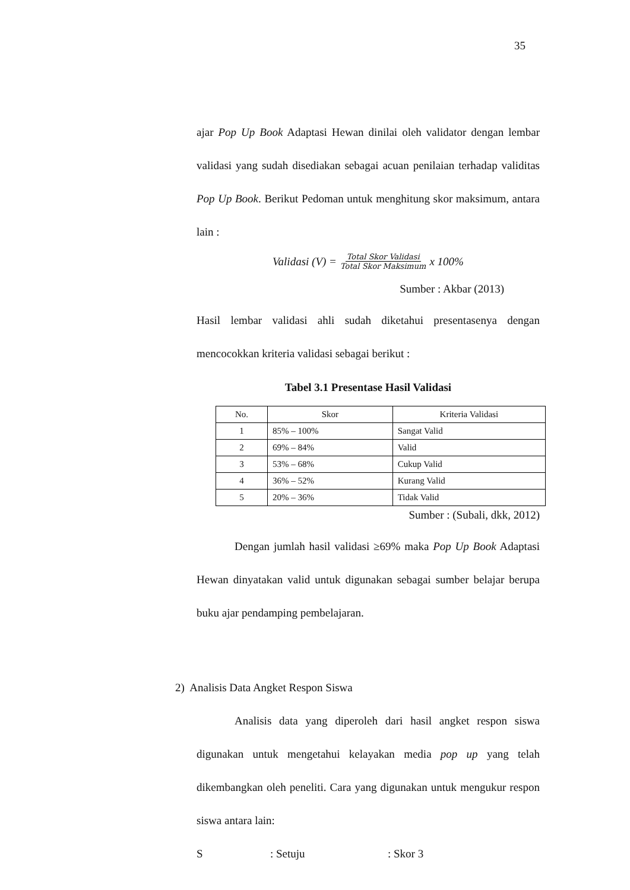35
ajar Pop Up Book Adaptasi Hewan dinilai oleh validator dengan lembar validasi yang sudah disediakan sebagai acuan penilaian terhadap validitas Pop Up Book. Berikut Pedoman untuk menghitung skor maksimum, antara lain :
Validasi (V) = Total Skor Validasi Total Skor Maksimum x 100%
Sumber : Akbar (2013)
Hasil lembar validasi ahli sudah diketahui presentasenya dengan mencocokkan kriteria validasi sebagai berikut :
Tabel 3.1 Presentase Hasil Validasi
| No. | Skor | Kriteria Validasi |
| --- | --- | --- |
| 1 | 85% – 100% | Sangat Valid |
| 2 | 69% – 84% | Valid |
| 3 | 53% – 68% | Cukup Valid |
| 4 | 36% – 52% | Kurang Valid |
| 5 | 20% – 36% | Tidak Valid |
Sumber : (Subali, dkk, 2012)
Dengan jumlah hasil validasi ≥69% maka Pop Up Book Adaptasi Hewan dinyatakan valid untuk digunakan sebagai sumber belajar berupa buku ajar pendamping pembelajaran.
2) Analisis Data Angket Respon Siswa
Analisis data yang diperoleh dari hasil angket respon siswa digunakan untuk mengetahui kelayakan media pop up yang telah dikembangkan oleh peneliti. Cara yang digunakan untuk mengukur respon siswa antara lain:
S: Setuju: Skor 3